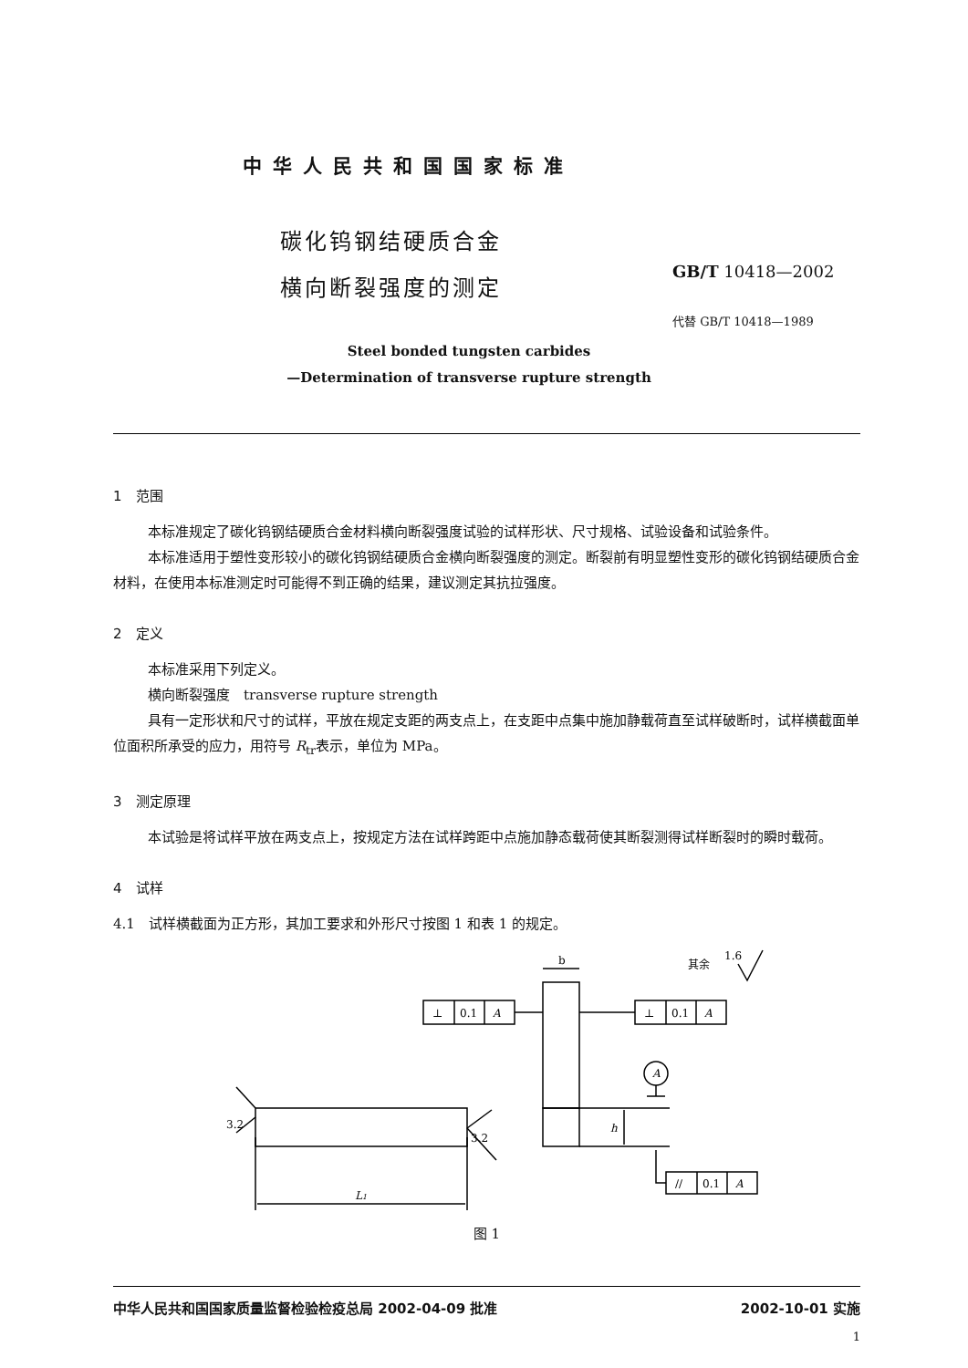中华人民共和国国家标准
碳化钨钢结硬质合金
横向断裂强度的测定
GB/T 10418—2002
代替 GB/T 10418—1989
Steel bonded tungsten carbides
—Determination of transverse rupture strength
1　范围
本标准规定了碳化钨钢结硬质合金材料横向断裂强度试验的试样形状、尺寸规格、试验设备和试验条件。
本标准适用于塑性变形较小的碳化钨钢结硬质合金横向断裂强度的测定。断裂前有明显塑性变形的碳化钨钢结硬质合金材料，在使用本标准测定时可能得不到正确的结果，建议测定其抗拉强度。
2　定义
本标准采用下列定义。
横向断裂强度　transverse rupture strength
具有一定形状和尺寸的试样，平放在规定支距的两支点上，在支距中点集中施加静载荷直至试样破断时，试样横截面单位面积所承受的应力，用符号 R<sub>tr</sub>表示，单位为 MPa。
3　测定原理
本试验是将试样平放在两支点上，按规定方法在试样跨距中点施加静态载荷使其断裂测得试样断裂时的瞬时载荷。
4　试样
4.1　试样横截面为正方形，其加工要求和外形尺寸按图 1 和表 1 的规定。
b
⊥
0.1
A
⊥
0.1
A
A
h
//
0.1
A
L1
3.2
3.2
其余
1.6
图 1
中华人民共和国国家质量监督检验检疫总局 2002-04-09 批准 2002-10-01 实施
1